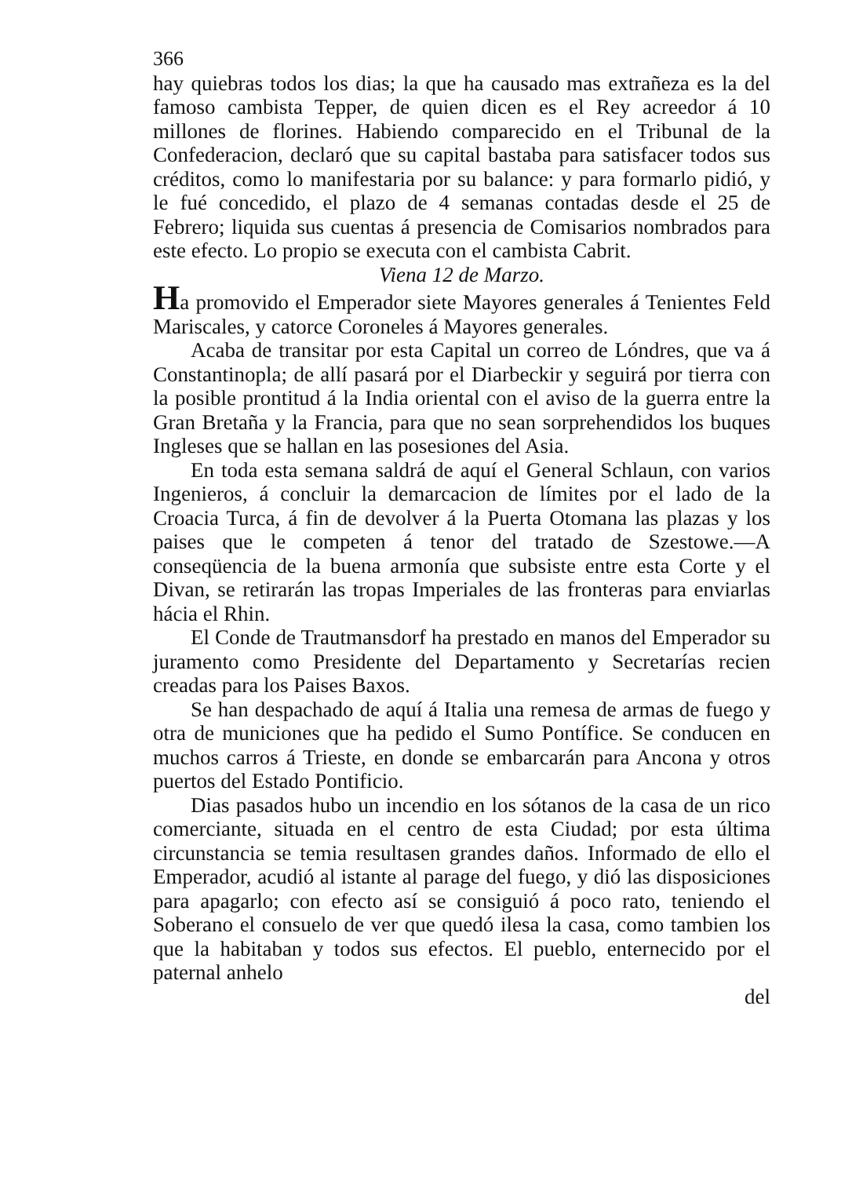366
hay quiebras todos los dias; la que ha causado mas extrañeza es la del famoso cambista Tepper, de quien dicen es el Rey acreedor á 10 millones de florines. Habiendo comparecido en el Tribunal de la Confederacion, declaró que su capital bastaba para satisfacer todos sus créditos, como lo manifestaria por su balance: y para formarlo pidió, y le fué concedido, el plazo de 4 semanas contadas desde el 25 de Febrero; liquida sus cuentas á presencia de Comisarios nombrados para este efecto. Lo propio se executa con el cambista Cabrit.
Viena 12 de Marzo.
Ha promovido el Emperador siete Mayores generales á Tenientes Feld Mariscales, y catorce Coroneles á Mayores generales.
Acaba de transitar por esta Capital un correo de Lóndres, que va á Constantinopla; de allí pasará por el Diarbeckir y seguirá por tierra con la posible prontitud á la India oriental con el aviso de la guerra entre la Gran Bretaña y la Francia, para que no sean sorprehendidos los buques Ingleses que se hallan en las posesiones del Asia.
En toda esta semana saldrá de aquí el General Schlaun, con varios Ingenieros, á concluir la demarcacion de límites por el lado de la Croacia Turca, á fin de devolver á la Puerta Otomana las plazas y los paises que le competen á tenor del tratado de Szestowe.—A conseqüencia de la buena armonía que subsiste entre esta Corte y el Divan, se retirarán las tropas Imperiales de las fronteras para enviarlas hácia el Rhin.
El Conde de Trautmansdorf ha prestado en manos del Emperador su juramento como Presidente del Departamento y Secretarías recien creadas para los Paises Baxos.
Se han despachado de aquí á Italia una remesa de armas de fuego y otra de municiones que ha pedido el Sumo Pontífice. Se conducen en muchos carros á Trieste, en donde se embarcarán para Ancona y otros puertos del Estado Pontificio.
Dias pasados hubo un incendio en los sótanos de la casa de un rico comerciante, situada en el centro de esta Ciudad; por esta última circunstancia se temia resultasen grandes daños. Informado de ello el Emperador, acudió al istante al parage del fuego, y dió las disposiciones para apagarlo; con efecto así se consiguió á poco rato, teniendo el Soberano el consuelo de ver que quedó ilesa la casa, como tambien los que la habitaban y todos sus efectos. El pueblo, enternecido por el paternal anhelo
del